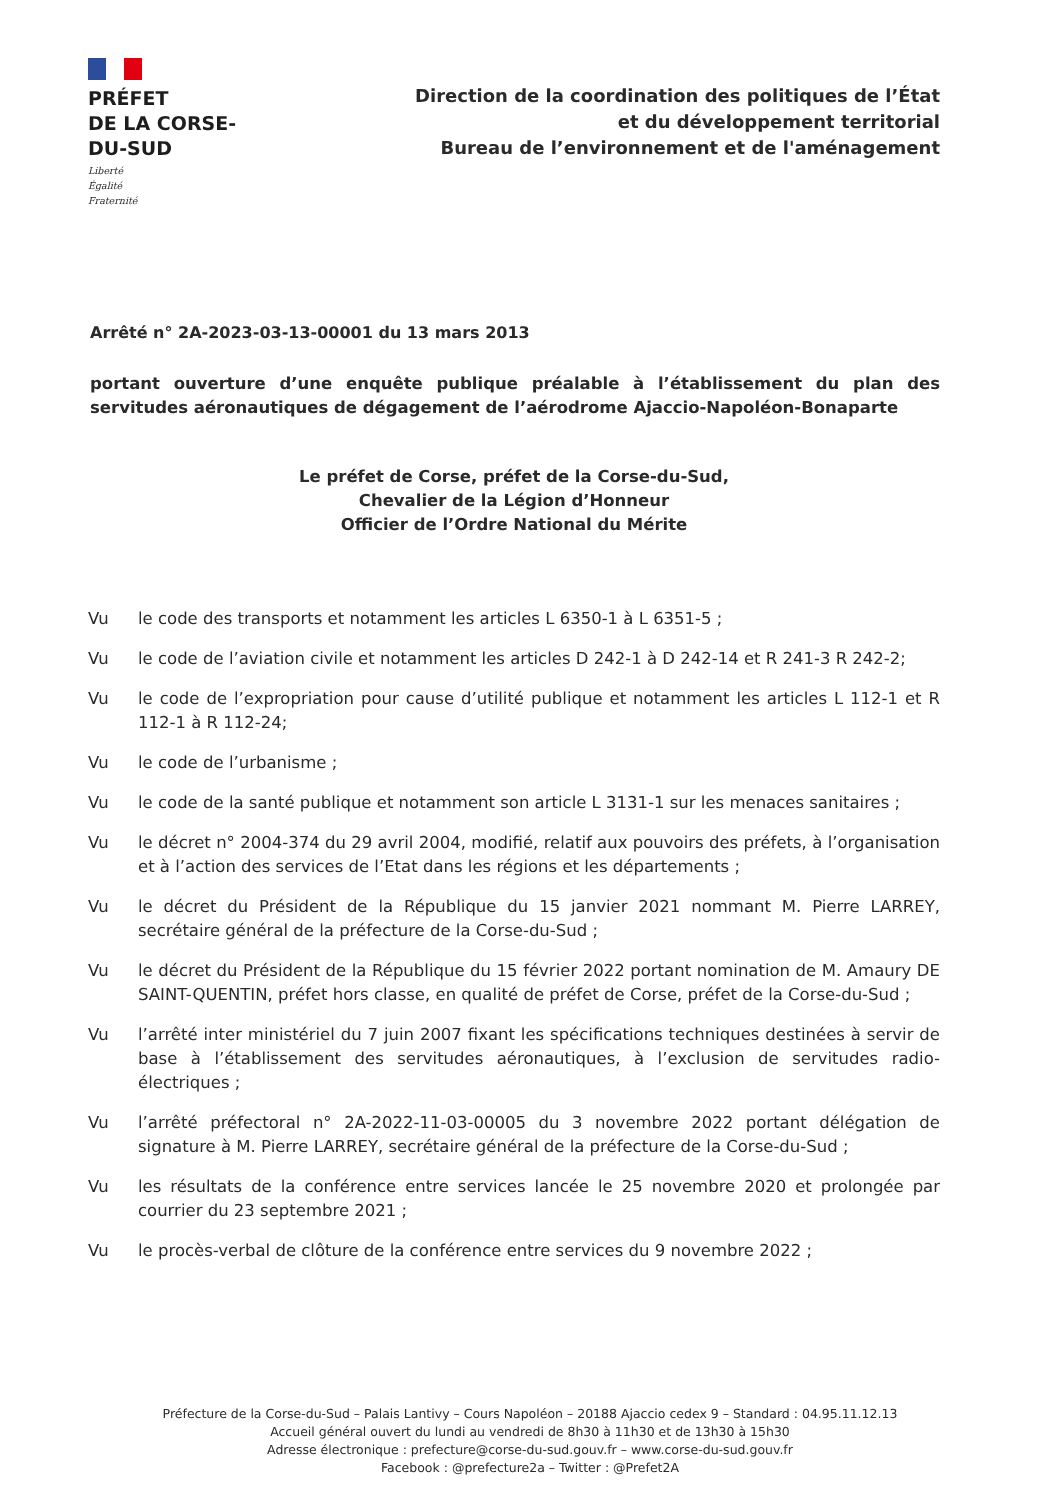PRÉFET
DE LA CORSE-
DU-SUD
Liberté
Égalité
Fraternité
Direction de la coordination des politiques de l’État
et du développement territorial
Bureau de l’environnement et de l'aménagement
Arrêté n° 2A-2023-03-13-00001 du 13 mars 2013
portant ouverture d’une enquête publique préalable à l’établissement du plan des servitudes aéronautiques de dégagement de l’aérodrome Ajaccio-Napoléon-Bonaparte
Le préfet de Corse, préfet de la Corse-du-Sud,
Chevalier de la Légion d’Honneur
Officier de l’Ordre National du Mérite
Vu le code des transports et notamment les articles L 6350-1 à L 6351-5 ;
Vu le code de l’aviation civile et notamment les articles D 242-1 à D 242-14 et R 241-3 R 242-2;
Vu le code de l’expropriation pour cause d’utilité publique et notamment les articles L 112-1 et R 112-1 à R 112-24;
Vu le code de l’urbanisme ;
Vu le code de la santé publique et notamment son article L 3131-1 sur les menaces sanitaires ;
Vu le décret n° 2004-374 du 29 avril 2004, modifié, relatif aux pouvoirs des préfets, à l’organisation et à l’action des services de l’Etat dans les régions et les départements ;
Vu le décret du Président de la République du 15 janvier 2021 nommant M. Pierre LARREY, secrétaire général de la préfecture de la Corse-du-Sud ;
Vu le décret du Président de la République du 15 février 2022 portant nomination de M. Amaury DE SAINT-QUENTIN, préfet hors classe, en qualité de préfet de Corse, préfet de la Corse-du-Sud ;
Vu l’arrêté inter ministériel du 7 juin 2007 fixant les spécifications techniques destinées à servir de base à l’établissement des servitudes aéronautiques, à l’exclusion de servitudes radio-électriques ;
Vu l’arrêté préfectoral n° 2A-2022-11-03-00005 du 3 novembre 2022 portant délégation de signature à M. Pierre LARREY, secrétaire général de la préfecture de la Corse-du-Sud ;
Vu les résultats de la conférence entre services lancée le 25 novembre 2020 et prolongée par courrier du 23 septembre 2021 ;
Vu le procès-verbal de clôture de la conférence entre services du 9 novembre 2022 ;
Préfecture de la Corse-du-Sud – Palais Lantivy – Cours Napoléon – 20188 Ajaccio cedex 9 – Standard : 04.95.11.12.13
Accueil général ouvert du lundi au vendredi de 8h30 à 11h30 et de 13h30 à 15h30
Adresse électronique : prefecture@corse-du-sud.gouv.fr – www.corse-du-sud.gouv.fr
Facebook : @prefecture2a – Twitter : @Prefet2A